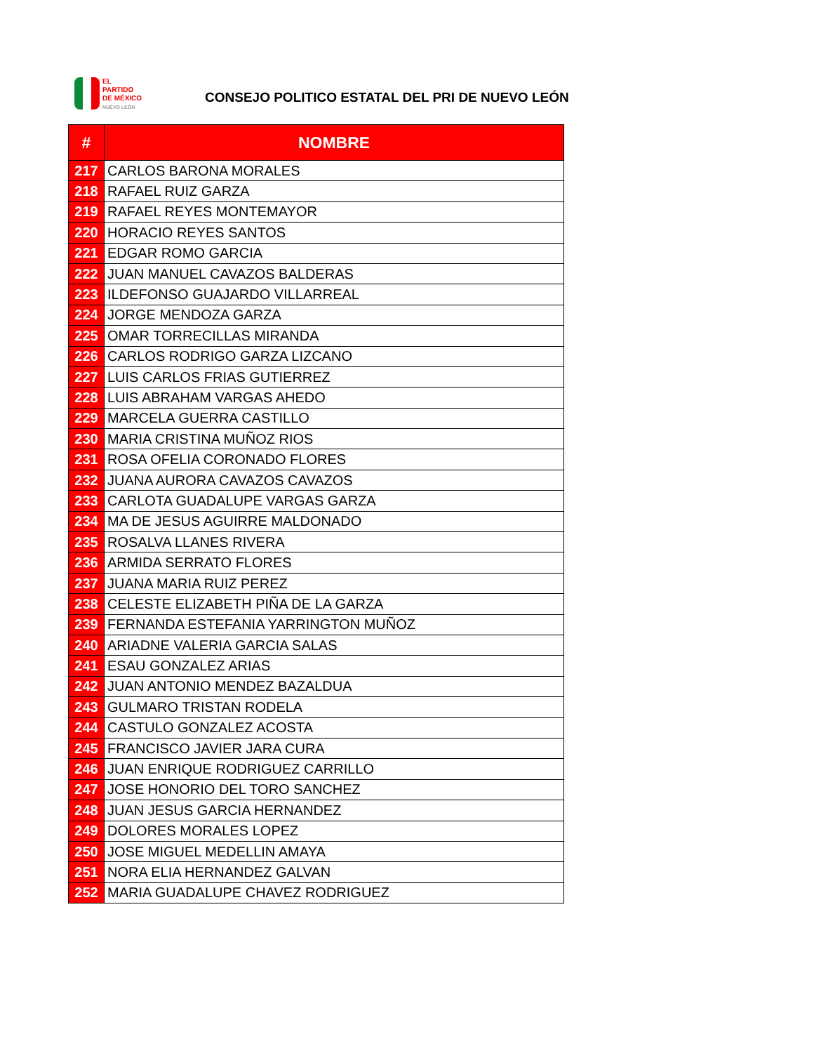EL
PARTIDO
DE MÉXICO
NUEVO LEÓN
CONSEJO POLITICO ESTATAL DEL PRI DE NUEVO LEÓN
| # | NOMBRE |
| --- | --- |
| 217 | CARLOS BARONA MORALES |
| 218 | RAFAEL RUIZ GARZA |
| 219 | RAFAEL REYES MONTEMAYOR |
| 220 | HORACIO REYES SANTOS |
| 221 | EDGAR ROMO GARCIA |
| 222 | JUAN MANUEL CAVAZOS BALDERAS |
| 223 | ILDEFONSO GUAJARDO VILLARREAL |
| 224 | JORGE MENDOZA GARZA |
| 225 | OMAR TORRECILLAS MIRANDA |
| 226 | CARLOS RODRIGO GARZA LIZCANO |
| 227 | LUIS CARLOS FRIAS GUTIERREZ |
| 228 | LUIS ABRAHAM VARGAS AHEDO |
| 229 | MARCELA GUERRA CASTILLO |
| 230 | MARIA CRISTINA MUÑOZ RIOS |
| 231 | ROSA OFELIA CORONADO FLORES |
| 232 | JUANA AURORA CAVAZOS CAVAZOS |
| 233 | CARLOTA GUADALUPE VARGAS GARZA |
| 234 | MA DE JESUS AGUIRRE MALDONADO |
| 235 | ROSALVA LLANES RIVERA |
| 236 | ARMIDA SERRATO FLORES |
| 237 | JUANA MARIA RUIZ PEREZ |
| 238 | CELESTE ELIZABETH PIÑA DE LA GARZA |
| 239 | FERNANDA ESTEFANIA YARRINGTON MUÑOZ |
| 240 | ARIADNE VALERIA GARCIA SALAS |
| 241 | ESAU GONZALEZ ARIAS |
| 242 | JUAN ANTONIO MENDEZ BAZALDUA |
| 243 | GULMARO TRISTAN RODELA |
| 244 | CASTULO GONZALEZ ACOSTA |
| 245 | FRANCISCO JAVIER JARA CURA |
| 246 | JUAN ENRIQUE RODRIGUEZ CARRILLO |
| 247 | JOSE HONORIO DEL TORO SANCHEZ |
| 248 | JUAN JESUS GARCIA HERNANDEZ |
| 249 | DOLORES MORALES LOPEZ |
| 250 | JOSE MIGUEL MEDELLIN AMAYA |
| 251 | NORA ELIA HERNANDEZ GALVAN |
| 252 | MARIA GUADALUPE CHAVEZ RODRIGUEZ |